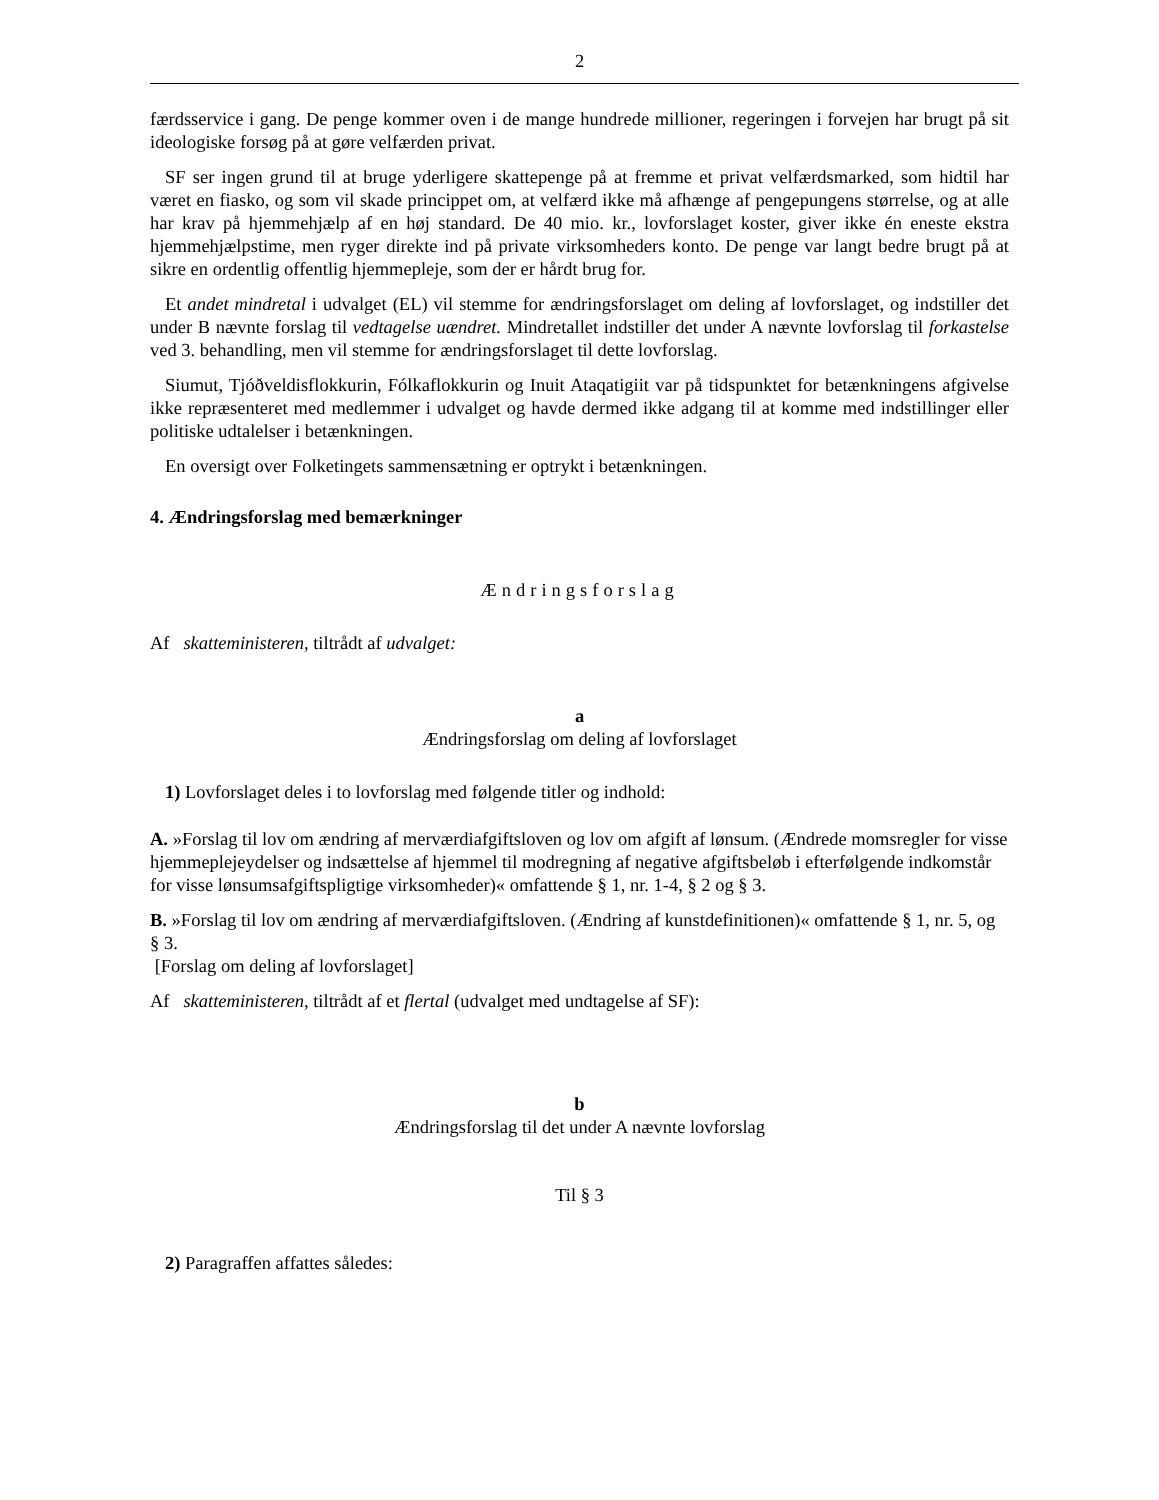2
færdsservice i gang. De penge kommer oven i de mange hundrede millioner, regeringen i forvejen har brugt på sit ideologiske forsøg på at gøre velfærden privat.
SF ser ingen grund til at bruge yderligere skattepenge på at fremme et privat velfærdsmarked, som hidtil har været en fiasko, og som vil skade princippet om, at velfærd ikke må afhænge af pengepungens størrelse, og at alle har krav på hjemmehjælp af en høj standard. De 40 mio. kr., lovforslaget koster, giver ikke én eneste ekstra hjemmehjælpstime, men ryger direkte ind på private virksomheders konto. De penge var langt bedre brugt på at sikre en ordentlig offentlig hjemmepleje, som der er hårdt brug for.
Et andet mindretal i udvalget (EL) vil stemme for ændringsforslaget om deling af lovforslaget, og indstiller det under B nævnte forslag til vedtagelse uændret. Mindretallet indstiller det under A nævnte lovforslag til forkastelse ved 3. behandling, men vil stemme for ændringsforslaget til dette lovforslag.
Siumut, Tjóðveldisflokkurin, Fólkaflokkurin og Inuit Ataqatigiit var på tidspunktet for betænkningens afgivelse ikke repræsenteret med medlemmer i udvalget og havde dermed ikke adgang til at komme med indstillinger eller politiske udtalelser i betænkningen.
En oversigt over Folketingets sammensætning er optrykt i betænkningen.
4. Ændringsforslag med bemærkninger
Ændringsforslag
Af skatteministeren, tiltrådt af udvalget:
a
Ændringsforslag om deling af lovforslaget
1) Lovforslaget deles i to lovforslag med følgende titler og indhold:
A. »Forslag til lov om ændring af merværdiafgiftsloven og lov om afgift af lønsum. (Ændrede momsregler for visse hjemmeplejeydelser og indsættelse af hjemmel til modregning af negative afgiftsbeløb i efterfølgende indkomstår for visse lønsumsafgiftspligtige virksomheder)« omfattende § 1, nr. 1-4, § 2 og § 3.
B. »Forslag til lov om ændring af merværdiafgiftsloven. (Ændring af kunstdefinitionen)« omfattende § 1, nr. 5, og § 3.
[Forslag om deling af lovforslaget]
Af skatteministeren, tiltrådt af et flertal (udvalget med undtagelse af SF):
b
Ændringsforslag til det under A nævnte lovforslag
Til § 3
2) Paragraffen affattes således: